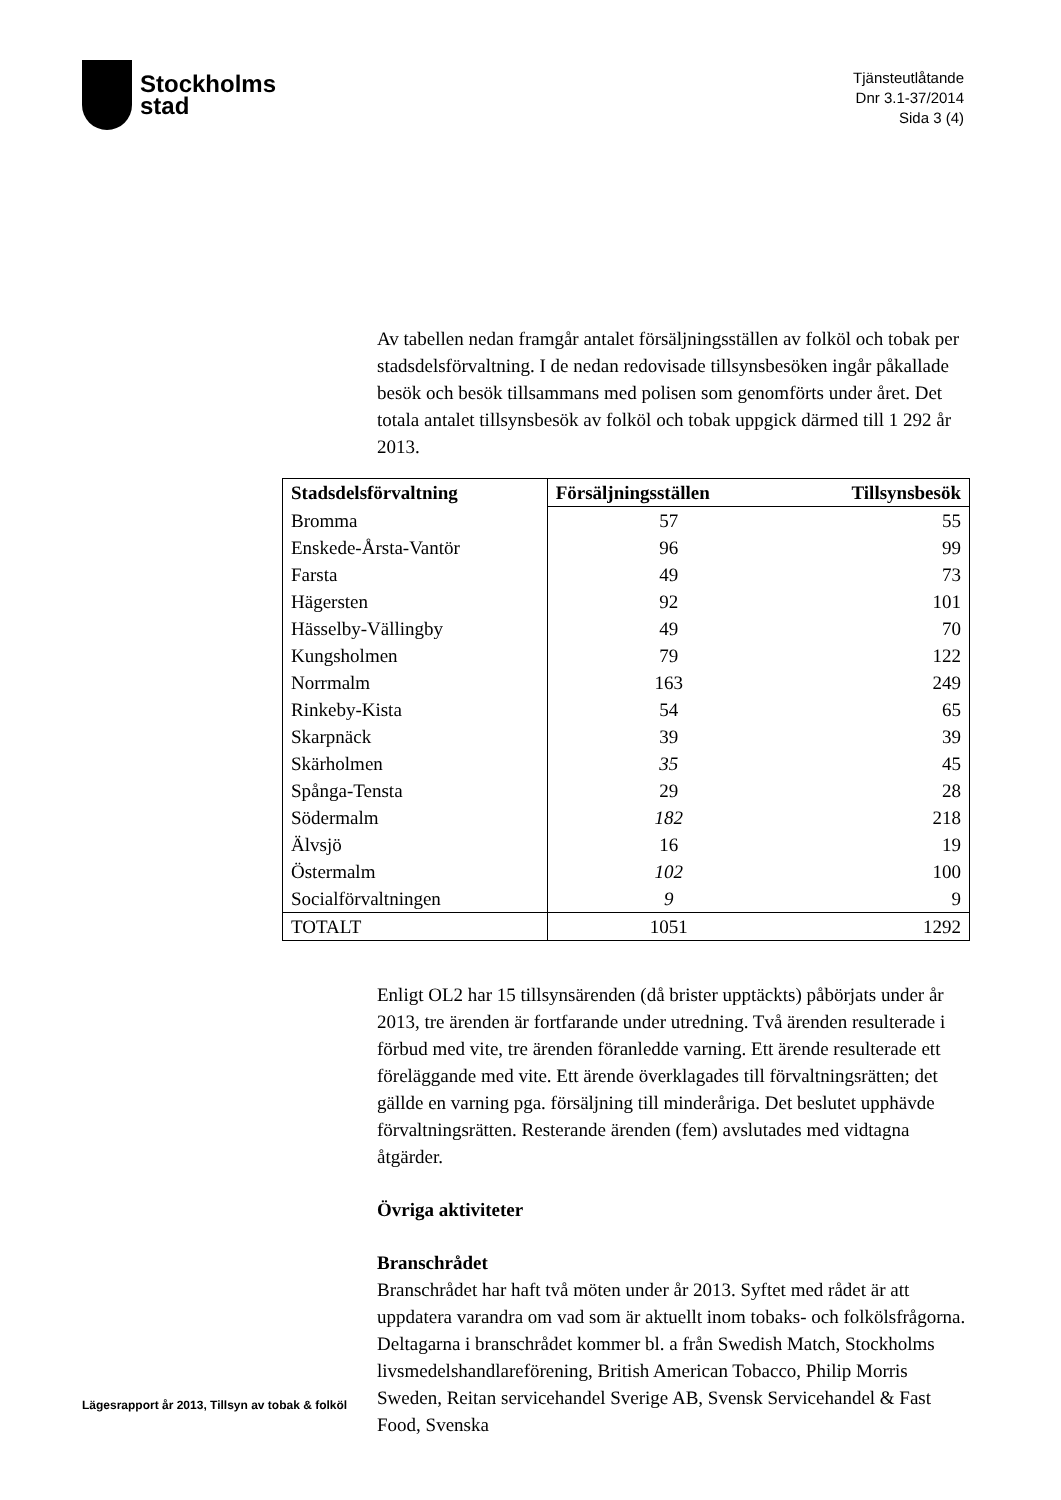Stockholms
stad
Tjänsteutlåtande
Dnr 3.1-37/2014
Sida 3 (4)
Av tabellen nedan framgår antalet försäljningsställen av folköl och tobak per stadsdelsförvaltning. I de nedan redovisade tillsynsbesöken ingår påkallade besök och besök tillsammans med polisen som genomförts under året. Det totala antalet tillsynsbesök av folköl och tobak uppgick därmed till 1 292 år 2013.
| Stadsdelsförvaltning | Försäljningsställen | Tillsynsbesök |
| --- | --- | --- |
| Bromma | 57 | 55 |
| Enskede-Årsta-Vantör | 96 | 99 |
| Farsta | 49 | 73 |
| Hägersten | 92 | 101 |
| Hässelby-Vällingby | 49 | 70 |
| Kungsholmen | 79 | 122 |
| Norrmalm | 163 | 249 |
| Rinkeby-Kista | 54 | 65 |
| Skarpnäck | 39 | 39 |
| Skärholmen | 35 | 45 |
| Spånga-Tensta | 29 | 28 |
| Södermalm | 182 | 218 |
| Älvsjö | 16 | 19 |
| Östermalm | 102 | 100 |
| Socialförvaltningen | 9 | 9 |
| TOTALT | 1051 | 1292 |
Enligt OL2 har 15 tillsynsärenden (då brister upptäckts) påbörjats under år 2013, tre ärenden är fortfarande under utredning. Två ärenden resulterade i förbud med vite, tre ärenden föranledde varning. Ett ärende resulterade ett föreläggande med vite. Ett ärende överklagades till förvaltningsrätten; det gällde en varning pga. försäljning till minderåriga. Det beslutet upphävde förvaltningsrätten. Resterande ärenden (fem) avslutades med vidtagna åtgärder.
Övriga aktiviteter
Branschrådet
Branschrådet har haft två möten under år 2013. Syftet med rådet är att uppdatera varandra om vad som är aktuellt inom tobaks- och folkölsfrågorna. Deltagarna i branschrådet kommer bl. a från Swedish Match, Stockholms livsmedelshandlareförening, British American Tobacco, Philip Morris Sweden, Reitan servicehandel Sverige AB, Svensk Servicehandel & Fast Food, Svenska
Lägesrapport år 2013, Tillsyn av tobak & folköl